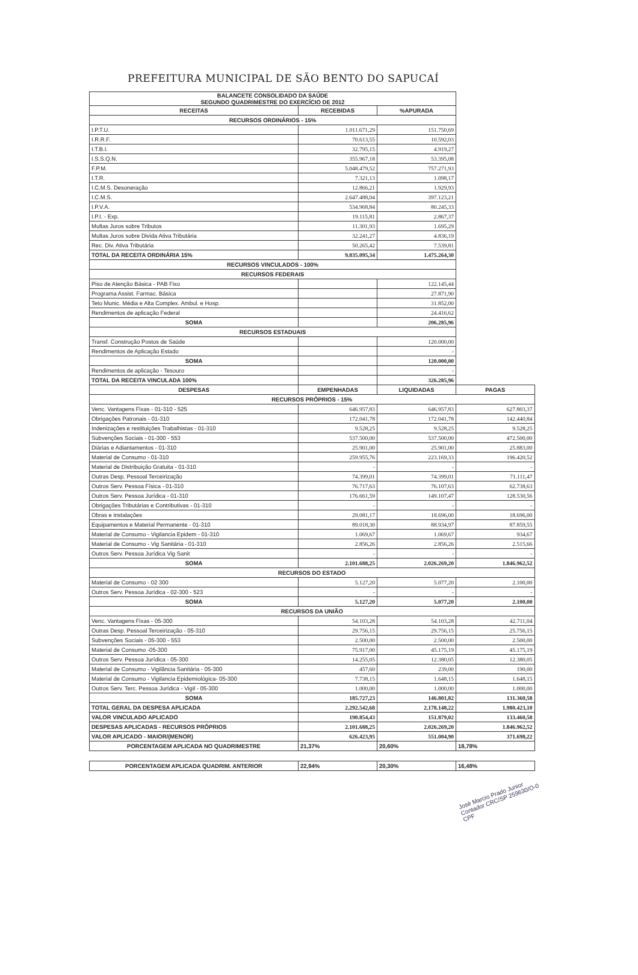PREFEITURA MUNICIPAL DE SÃO BENTO DO SAPUCAÍ
| BALANCETE CONSOLIDADO DA SAÚDE SEGUNDO QUADRIMESTRE DO EXERCÍCIO DE 2012 | | | |
| RECEITAS | RECEBIDAS | %APURADA | |
| RECURSOS ORDINÁRIOS - 15% | | | |
| I.P.T.U. | 1.011.671,29 | 151.750,69 | |
| I.R.R.F. | 70.613,55 | 10.592,03 | |
| I.T.B.I. | 32.795,15 | 4.919,27 | |
| I.S.S.Q.N. | 355.967,18 | 53.395,08 | |
| F.P.M. | 5.048.479,52 | 757.271,93 | |
| I.T.R. | 7.321,13 | 1.098,17 | |
| I.C.M.S. Desoneração | 12.866,21 | 1.929,93 | |
| I.C.M.S. | 2.647.488,04 | 397.123,21 | |
| I.P.V.A. | 534.968,84 | 80.245,33 | |
| I.P.I. - Exp. | 19.115,81 | 2.867,37 | |
| Multas Juros sobre Tributos | 11.301,93 | 1.695,29 | |
| Multas Juros sobre Divida Ativa Tributária | 32.241,27 | 4.836,19 | |
| Rec. Div. Ativa Tributária | 50.265,42 | 7.539,81 | |
| TOTAL DA RECEITA ORDINÁRIA 15% | 9.835.095,34 | 1.475.264,30 | |
| RECURSOS VINCULADOS - 100% | | | |
| RECURSOS FEDERAIS | | | |
| Piso de Atenção Básica - PAB Fixo | | 122.145,44 | |
| Programa Assist. Farmac. Básica | | 27.871,90 | |
| Teto Munic. Média e Alta Complex. Ambul. e Hosp. | | 31.852,00 | |
| Rendimentos de aplicação Federal | | 24.416,62 | |
| SOMA | | 206.285,96 | |
| RECURSOS ESTADUAIS | | | |
| Transf. Construção Postos de Saúde | | 120.000,00 | |
| Rendimentos de Aplicação Estado | | - | |
| SOMA | | 120.000,00 | |
| Rendimentos de aplicação - Tesouro | | - | |
| TOTAL DA RECEITA VINCULADA 100% | | 326.285,96 | |
| DESPESAS | EMPENHADAS | LIQUIDADAS | PAGAS |
| RECURSOS PRÓPRIOS - 15% | | | |
| Venc. Vantagens Fixas - 01-310 - 525 | 646.957,83 | 646.957,83 | 627.803,37 |
| Obrigações Patronais - 01-310 | 172.041,78 | 172.041,78 | 142.440,84 |
| Indenizações e restituições Trabalhistas - 01-310 | 9.528,25 | 9.528,25 | 9.528,25 |
| Subvenções Sociais - 01-300 - 553 | 537.500,00 | 537.500,00 | 472.500,00 |
| Diárias e Adiantamentos - 01-310 | 25.901,00 | 25.901,00 | 25.883,00 |
| Material de Consumo - 01-310 | 259.955,76 | 223.169,33 | 196.420,52 |
| Material de Distribuição Gratuita - 01-310 | - | - | - |
| Outras Desp. Pessoal Terceirização | 74.399,01 | 74.399,01 | 71.111,47 |
| Outros Serv. Pessoa Física - 01-310 | 76.717,63 | 76.107,63 | 62.738,63 |
| Outros Serv. Pessoa Jurídica - 01-310 | 176.661,59 | 149.107,47 | 128.530,56 |
| Obrigações Tributárias e Contributivas - 01-310 | - | - | - |
| Obras e instalações | 29.081,17 | 18.696,00 | 18.696,00 |
| Equipamentos e Material Permanente - 01-310 | 89.018,30 | 88.934,97 | 87.859,55 |
| Material de Consumo - Vigilancia Epidem - 01-310 | 1.069,67 | 1.069,67 | 934,67 |
| Material de Consumo - Vig Sanitária - 01-310 | 2.856,26 | 2.856,26 | 2.515,66 |
| Outros Serv. Pessoa Jurídica Vig Sanit | - | - | - |
| SOMA | 2.101.688,25 | 2.026.269,20 | 1.846.962,52 |
| RECURSOS DO ESTADO | | | |
| Material de Consumo - 02 300 | 5.127,20 | 5.077,20 | 2.100,00 |
| Outros Serv. Pessoa Jurídica - 02-300 - 523 | - | - | - |
| SOMA | 5.127,20 | 5.077,20 | 2.100,00 |
| RECURSOS DA UNIÃO | | | |
| Venc. Vantagens Fixas - 05-300 | 54.103,28 | 54.103,28 | 42.711,04 |
| Outras Desp. Pessoal Terceirização - 05-310 | 29.756,15 | 29.756,15 | 25.756,15 |
| Subvenções Sociais - 05-300 - 553 | 2.500,00 | 2.500,00 | 2.500,00 |
| Material de Consumo -05-300 | 75.917,00 | 45.175,19 | 45.175,19 |
| Outros Serv. Pessoa Jurídica - 05-300 | 14.255,05 | 12.380,05 | 12.380,05 |
| Material de Consumo - Vigilância Sanitária - 05-300 | 457,60 | 239,00 | 190,00 |
| Material de Consumo - Vigilancia Epidemiológica- 05-300 | 7.738,15 | 1.648,15 | 1.648,15 |
| Outros Serv. Terc. Pessoa Jurídica - Vigil - 05-300 | 1.000,00 | 1.000,00 | 1.000,00 |
| SOMA | 185.727,23 | 146.801,82 | 131.360,58 |
| TOTAL GERAL DA DESPESA APLICADA | 2.292.542,68 | 2.178.148,22 | 1.980.423,10 |
| VALOR VINCULADO APLICADO | 190.854,43 | 151.879,02 | 133.460,58 |
| DESPESAS APLICADAS - RECURSOS PRÓPRIOS | 2.101.688,25 | 2.026.269,20 | 1.846.962,52 |
| VALOR APLICADO - MAIOR/(MENOR) | 626.423,95 | 551.004,90 | 371.698,22 |
| PORCENTAGEM APLICADA NO QUADRIMESTRE | 21,37% | 20,60% | 18,78% |
| PORCENTAGEM APLICADA QUADRIM. ANTERIOR | 22,94% | 20,30% | 16,48% |
José Marcio Prado Junior
Contador CRC/SP 259630/O-0
CPF